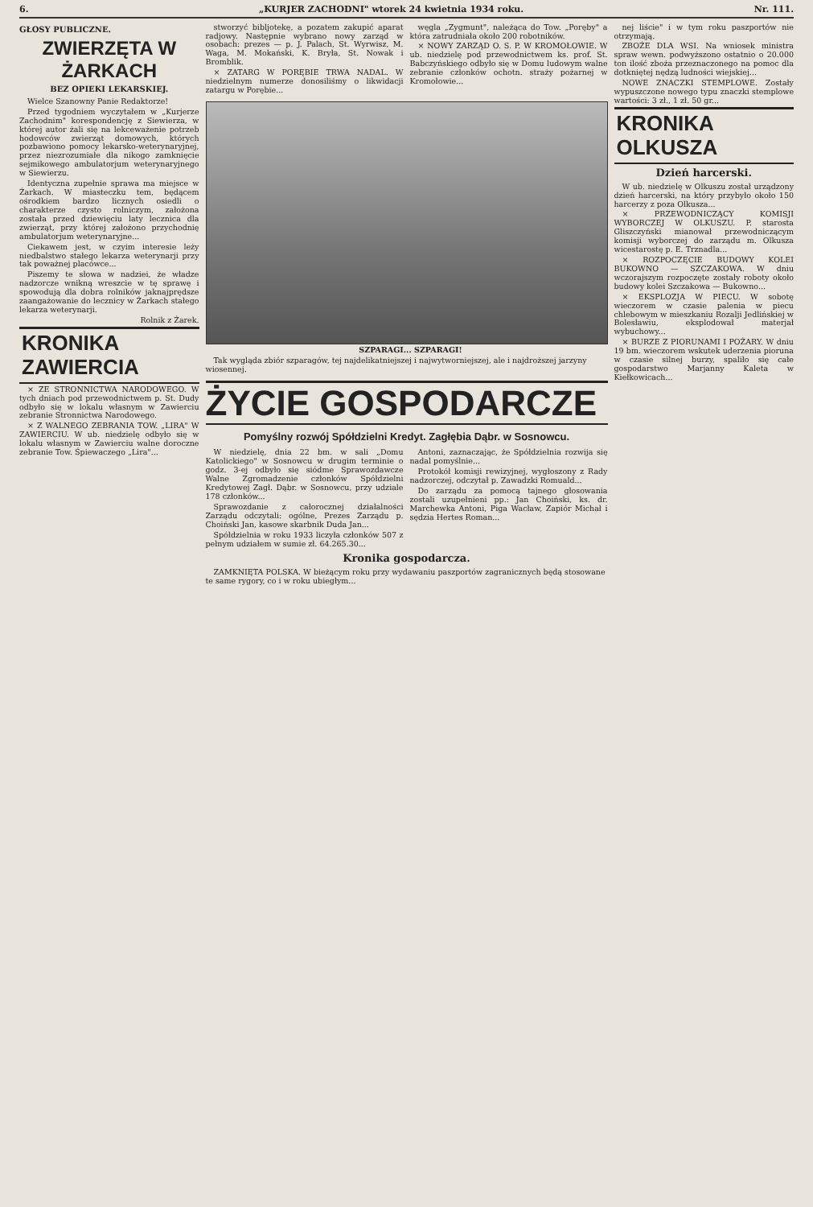6. „KURJER ZACHODNI" wtorek 24 kwietnia 1934 roku. Nr. 111.
GŁOSY PUBLICZNE.
ZWIERZĘTA W ŻARKACH
BEZ OPIEKI LEKARSKIEJ.
Wielce Szanowny Panie Redaktorze!
Przed tygodniem wyczytałem w „Kurjerze Zachodnim" korespondencję z Siewierza, w której autor żali się na lekceważenie potrzeb hodowców zwierząt domowych, których pozbawiono pomocy lekarsko-weterynaryjnej, przez niezrozumiałe dla nikogo zamknięcie sejmikowego ambulatorjum weterynaryjnego w Siewierzu.
Identyczna zupełnie sprawa ma miejsce w Żarkach. W miasteczku tem, będącem ośrodkiem bardzo licznych osiedli o charakterze czysto rolniczym, założona została przed dziewięciu laty lecznica dla zwierząt, przy której założono przychodnię ambulatorjum weterynaryjne...
Ciekawem jest, w czyim interesie leży niedbalstwo stałego lekarza weterynarji przy tak poważnej placówce...
Piszemy te słowa w nadziei, że władze nadzorcze wnikną wreszcie w tę sprawę i spowodują dla dobra rolników jaknajprędsze zaangażowanie do lecznicy w Żarkach stałego lekarza weterynarji.
Rolnik z Żarek.
KRONIKA ZAWIERCIA
× ZE STRONNICTWA NARODOWEGO. W tych dniach pod przewodnictwem p. St. Dudy odbyło się w lokalu własnym w Zawierciu zebranie Stronnictwa Narodowego.
× Z WALNEGO ZEBRANIA TOW. „LIRA" W ZAWIERCIU. W ub. niedzielę odbyło się w lokalu własnym w Zawierciu walne doroczne zebranie Tow. Śpiewaczego „Lira"...
stworzyć bibljotekę, a pozatem zakupić aparat radjowy. Następnie wybrano nowy zarząd w osobach: prezes — p. J. Palach, St. Wyrwisz, M. Waga, M. Mokański, K. Bryła, St. Nowak i Bromblik.
× ZATARG W PORĘBIE TRWA NADAL. W niedzielnym numerze donosiliśmy o likwidacji zatargu w Porębie...
węgla „Zygmunt", należąca do Tow. „Poręby" a która zatrudniała około 200 robotników.
× NOWY ZARZĄD O. S. P. W KROMOŁOWIE. W ub. niedzielę pod przewodnictwem ks. prof. St. Babczyńskiego odbyło się w Domu ludowym walne zebranie członków ochotn. straży pożarnej w Kromołowie...
SZPARAGI... SZPARAGI!
Tak wygląda zbiór szparagów, tej najdelikatniejszej i najwytworniejszej, ale i najdroższej jarzyny wiosennej.
ŻYCIE GOSPODARCZE
Pomyślny rozwój Spółdzielni Kredyt. Zagłębia Dąbr. w Sosnowcu.
W niedzielę, dnia 22 bm. w sali „Domu Katolickiego" w Sosnowcu w drugim terminie o godz. 3-ej odbyło się siódme Sprawozdawcze Walne Zgromadzenie członków Spółdzielni Kredytowej Zagł. Dąbr. w Sosnowcu, przy udziale 178 członków...
Sprawozdanie z całorocznej działalności Zarządu odczytali: ogólne, Prezes Zarządu p. Choiński Jan, kasowe skarbnik Duda Jan...
Spółdzielnia w roku 1933 liczyła członków 507 z pełnym udziałem w sumie zł. 64.265.30...
Antoni, zaznaczając, że Spółdzielnia rozwija się nadal pomyślnie...
Protokół komisji rewizyjnej, wygłoszony z Rady nadzorczej, odczytał p. Zawadzki Romuald...
Do zarządu za pomocą tajnego głosowania zostali uzupełnieni pp.: Jan Choiński, ks. dr. Marchewka Antoni, Piga Wacław, Zapiór Michał i sędzia Hertes Roman...
Kronika gospodarcza.
ZAMKNIĘTA POLSKA. W bieżącym roku przy wydawaniu paszportów zagranicznych będą stosowane te same rygory, co i w roku ubiegłym...
nej liście" i w tym roku paszportów nie otrzymają.
ZBOŻE DLA WSI. Na wniosek ministra spraw wewn. podwyższono ostatnio o 20.000 ton ilość zboża przeznaczonego na pomoc dla dotkniętej nędzą ludności wiejskiej...
NOWE ZNACZKI STEMPLOWE. Zostały wypuszczone nowego typu znaczki stemplowe wartości: 3 zł., 1 zł. 50 gr...
KRONIKA OLKUSZA
Dzień harcerski.
W ub. niedzielę w Olkuszu został urządzony dzień harcerski, na który przybyło około 150 harcerzy z poza Olkusza...
× PRZEWODNICZĄCY KOMISJI WYBORCZEJ W OLKUSZU. P. starosta Gliszczyński mianował przewodniczącym komisji wyborczej do zarządu m. Olkusza wicestarostę p. E. Trznadla...
× ROZPOCZĘCIE BUDOWY KOLEI BUKOWNO — SZCZAKOWA. W dniu wczorajszym rozpoczęte zostały roboty około budowy kolei Szczakowa — Bukowno...
× EKSPLOZJA W PIECU. W sobotę wieczorem w czasie palenia w piecu chlebowym w mieszkaniu Rozalji Jedlińskiej w Bolesławiu, eksplodował materjał wybuchowy...
× BURZE Z PIORUNAMI I POŻARY. W dniu 19 bm. wieczorem wskutek uderzenia pioruna w czasie silnej burzy, spaliło się całe gospodarstwo Marjanny Kaleta w Kiełkowicach...